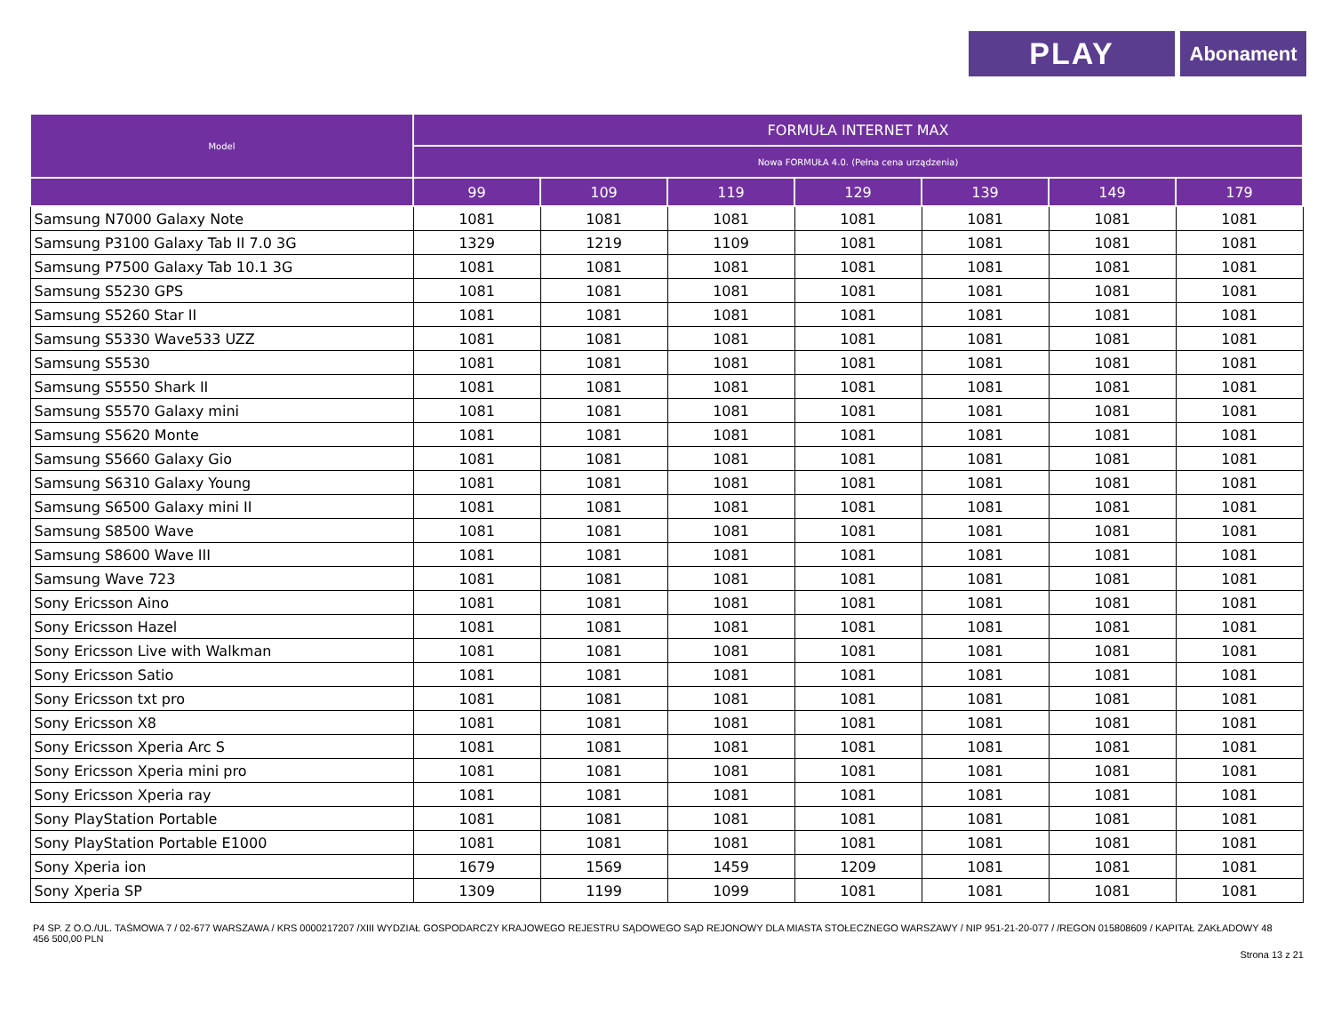PLAY
Abonament
| Model | FORMUŁA INTERNET MAX | | | | | | |
| --- | --- | --- | --- | --- | --- | --- | --- |
| | Nowa FORMUŁA 4.0. (Pełna cena urządzenia) | | | | | | |
| | 99 | 109 | 119 | 129 | 139 | 149 | 179 |
| Samsung N7000 Galaxy Note | 1081 | 1081 | 1081 | 1081 | 1081 | 1081 | 1081 |
| Samsung P3100 Galaxy Tab II 7.0 3G | 1329 | 1219 | 1109 | 1081 | 1081 | 1081 | 1081 |
| Samsung P7500 Galaxy Tab 10.1 3G | 1081 | 1081 | 1081 | 1081 | 1081 | 1081 | 1081 |
| Samsung S5230 GPS | 1081 | 1081 | 1081 | 1081 | 1081 | 1081 | 1081 |
| Samsung S5260 Star II | 1081 | 1081 | 1081 | 1081 | 1081 | 1081 | 1081 |
| Samsung S5330 Wave533 UZZ | 1081 | 1081 | 1081 | 1081 | 1081 | 1081 | 1081 |
| Samsung S5530 | 1081 | 1081 | 1081 | 1081 | 1081 | 1081 | 1081 |
| Samsung S5550 Shark II | 1081 | 1081 | 1081 | 1081 | 1081 | 1081 | 1081 |
| Samsung S5570 Galaxy mini | 1081 | 1081 | 1081 | 1081 | 1081 | 1081 | 1081 |
| Samsung S5620 Monte | 1081 | 1081 | 1081 | 1081 | 1081 | 1081 | 1081 |
| Samsung S5660 Galaxy Gio | 1081 | 1081 | 1081 | 1081 | 1081 | 1081 | 1081 |
| Samsung S6310 Galaxy Young | 1081 | 1081 | 1081 | 1081 | 1081 | 1081 | 1081 |
| Samsung S6500 Galaxy mini II | 1081 | 1081 | 1081 | 1081 | 1081 | 1081 | 1081 |
| Samsung S8500 Wave | 1081 | 1081 | 1081 | 1081 | 1081 | 1081 | 1081 |
| Samsung S8600 Wave III | 1081 | 1081 | 1081 | 1081 | 1081 | 1081 | 1081 |
| Samsung Wave 723 | 1081 | 1081 | 1081 | 1081 | 1081 | 1081 | 1081 |
| Sony Ericsson Aino | 1081 | 1081 | 1081 | 1081 | 1081 | 1081 | 1081 |
| Sony Ericsson Hazel | 1081 | 1081 | 1081 | 1081 | 1081 | 1081 | 1081 |
| Sony Ericsson Live with Walkman | 1081 | 1081 | 1081 | 1081 | 1081 | 1081 | 1081 |
| Sony Ericsson Satio | 1081 | 1081 | 1081 | 1081 | 1081 | 1081 | 1081 |
| Sony Ericsson txt pro | 1081 | 1081 | 1081 | 1081 | 1081 | 1081 | 1081 |
| Sony Ericsson X8 | 1081 | 1081 | 1081 | 1081 | 1081 | 1081 | 1081 |
| Sony Ericsson Xperia Arc S | 1081 | 1081 | 1081 | 1081 | 1081 | 1081 | 1081 |
| Sony Ericsson Xperia mini pro | 1081 | 1081 | 1081 | 1081 | 1081 | 1081 | 1081 |
| Sony Ericsson Xperia ray | 1081 | 1081 | 1081 | 1081 | 1081 | 1081 | 1081 |
| Sony PlayStation Portable | 1081 | 1081 | 1081 | 1081 | 1081 | 1081 | 1081 |
| Sony PlayStation Portable E1000 | 1081 | 1081 | 1081 | 1081 | 1081 | 1081 | 1081 |
| Sony Xperia ion | 1679 | 1569 | 1459 | 1209 | 1081 | 1081 | 1081 |
| Sony Xperia SP | 1309 | 1199 | 1099 | 1081 | 1081 | 1081 | 1081 |
P4 SP. Z O.O./UL. TAŚMOWA 7 / 02-677 WARSZAWA / KRS 0000217207 /XIII WYDZIAŁ GOSPODARCZY KRAJOWEGO REJESTRU SĄDOWEGO SĄD REJONOWY DLA MIASTA STOŁECZNEGO WARSZAWY / NIP 951-21-20-077 / /REGON 015808609 / KAPITAŁ ZAKŁADOWY 48 456 500,00 PLN
Strona 13 z 21